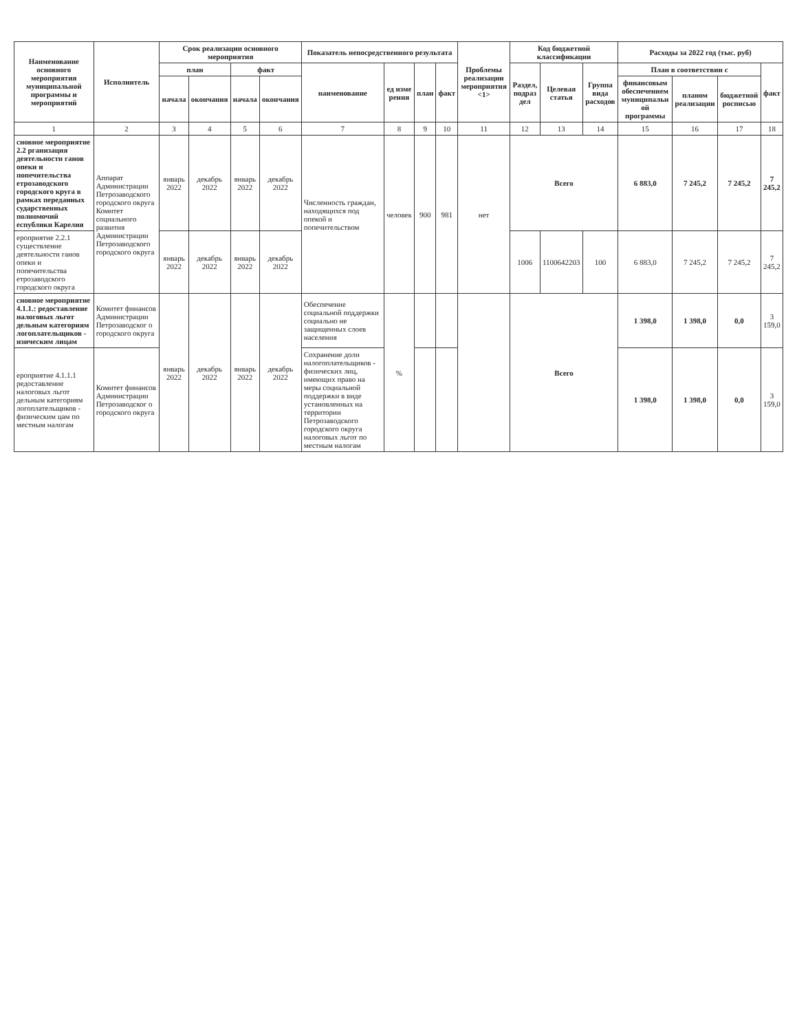| Наименование основного мероприятия муниципальной программы и мероприятий | Исполнитель | Срок реализации основного мероприятия | | | | Показатель непосредственного результата | | | | Проблемы реализации мероприятия <1> | Код бюджетной классификации | | | Расходы за 2022 год (тыс. руб) | | | |
| --- | --- | --- | --- | --- | --- | --- | --- | --- | --- | --- | --- | --- | --- | --- | --- | --- | --- |
| | | план | | факт | | наименование | ед изме рения | план | факт | | Раздел, подраз дел | Целевая статья | Группа вида расходов | План в соответствии с | | | факт |
| | | начала | окончания | начала | окончания | | | | | | | | | финансовым обеспечением муниципальн ой программы | планом реализации | бюджетной росписью | |
| 1 | 2 | 3 | 4 | 5 | 6 | 7 | 8 | 9 | 10 | 11 | 12 | 13 | 14 | 15 | 16 | 17 | 18 |
| сновное мероприятие 2.2 рганизация деятельности ганов опеки и попечительства етрозаводского городского круга в рамках переданных сударственных полномочий еспублики Карелия | Аппарат Администрации Петрозаводского городского округа Комитет социального развития Администрации Петрозаводского городского округа | январь 2022 | декабрь 2022 | январь 2022 | декабрь 2022 | Численность граждан, находящихся под опекой и попечительством | человек | 900 | 981 | нет | Всего | | | 6 883,0 | 7 245,2 | 7 245,2 | 7 245,2 |
| ероприятие 2.2.1 существление деятельности ганов опеки и попечительства етрозаводского городского округа | | январь 2022 | декабрь 2022 | январь 2022 | декабрь 2022 | | | | | | 1006 | 1100642203 | 100 | 6 883,0 | 7 245,2 | 7 245,2 | 7 245,2 |
| сновное мероприятие 4.1.1.: редоставление налоговых льгот дельным категориям логоплательщиков - изическим лицам | Комитет финансов Администрации Петрозаводског о городского округа | январь 2022 | декабрь 2022 | январь 2022 | декабрь 2022 | Обеспечение социальной поддержки социально не защищенных слоев населения | % | | | | Всего | | | 1 398,0 | 1 398,0 | 0,0 | 3 159,0 |
| ероприятие 4.1.1.1 редоставление налоговых льгот дельным категориям логоплательщиков - физическим цам по местным налогам | Комитет финансов Администрации Петрозаводског о городского округа | | | | | Сохранение доли налогоплательщиков - физических лиц, имеющих право на меры социальной поддержки в виде установленных на территории Петрозаводского городского округа налоговых льгот по местным налогам | | | | | | | | 1 398,0 | 1 398,0 | 0,0 | 3 159,0 |